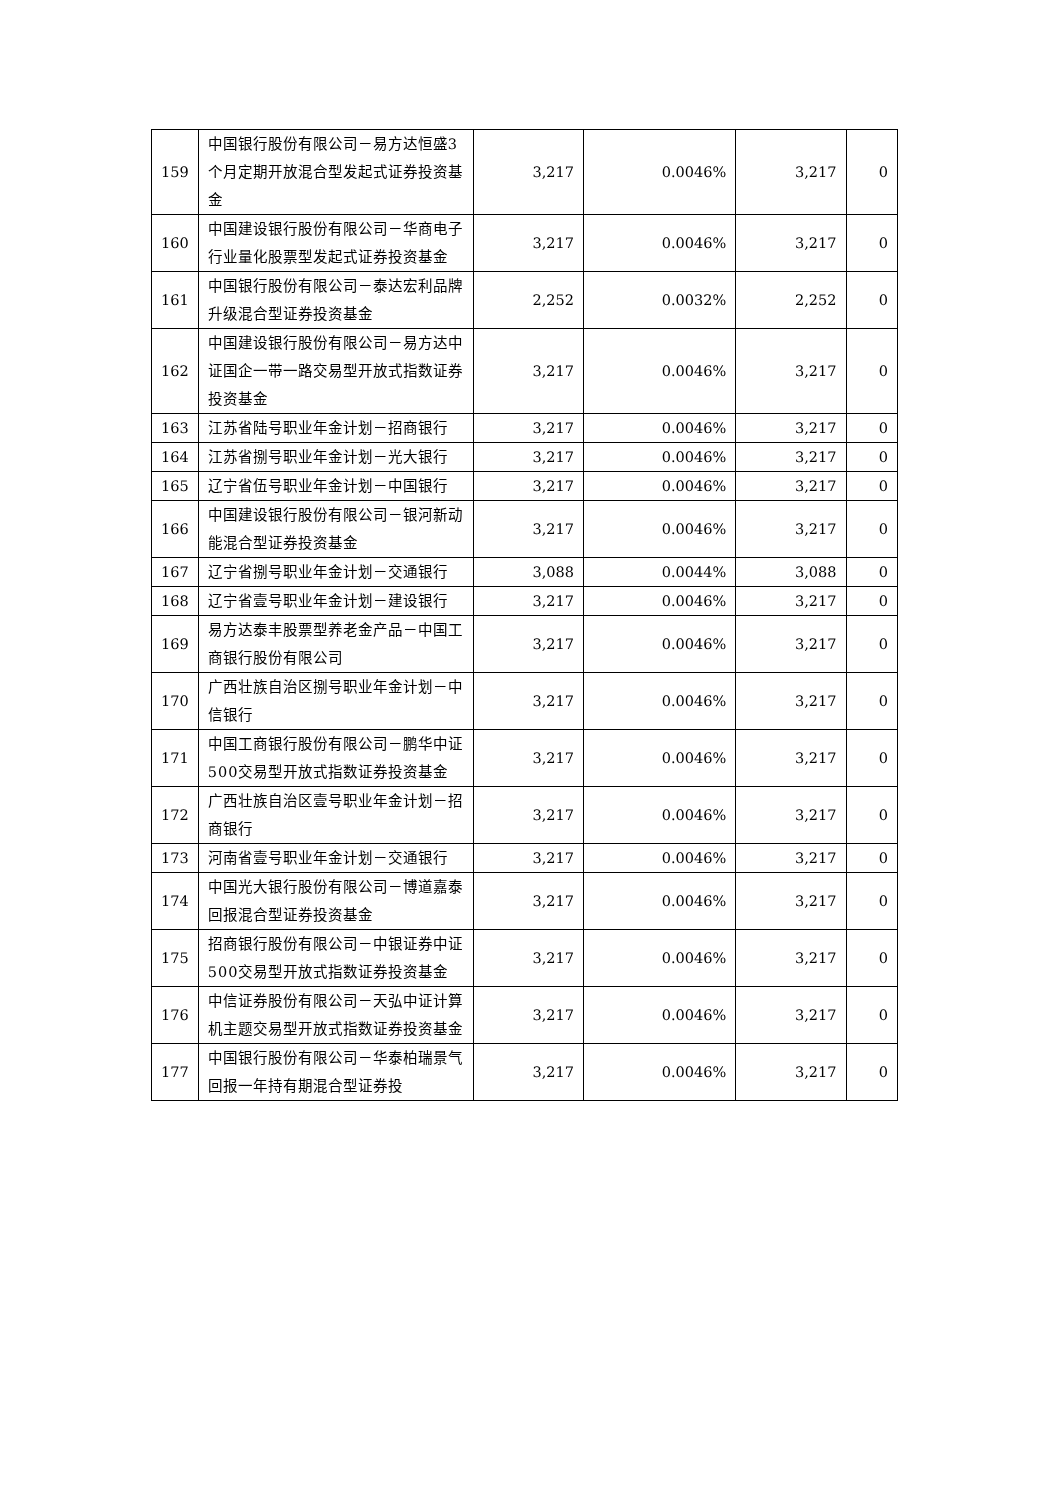| 159 | 中国银行股份有限公司－易方达恒盛3个月定期开放混合型发起式证券投资基金 | 3,217 | 0.0046% | 3,217 | 0 |
| 160 | 中国建设银行股份有限公司－华商电子行业量化股票型发起式证券投资基金 | 3,217 | 0.0046% | 3,217 | 0 |
| 161 | 中国银行股份有限公司－泰达宏利品牌升级混合型证券投资基金 | 2,252 | 0.0032% | 2,252 | 0 |
| 162 | 中国建设银行股份有限公司－易方达中证国企一带一路交易型开放式指数证券投资基金 | 3,217 | 0.0046% | 3,217 | 0 |
| 163 | 江苏省陆号职业年金计划－招商银行 | 3,217 | 0.0046% | 3,217 | 0 |
| 164 | 江苏省捌号职业年金计划－光大银行 | 3,217 | 0.0046% | 3,217 | 0 |
| 165 | 辽宁省伍号职业年金计划－中国银行 | 3,217 | 0.0046% | 3,217 | 0 |
| 166 | 中国建设银行股份有限公司－银河新动能混合型证券投资基金 | 3,217 | 0.0046% | 3,217 | 0 |
| 167 | 辽宁省捌号职业年金计划－交通银行 | 3,088 | 0.0044% | 3,088 | 0 |
| 168 | 辽宁省壹号职业年金计划－建设银行 | 3,217 | 0.0046% | 3,217 | 0 |
| 169 | 易方达泰丰股票型养老金产品－中国工商银行股份有限公司 | 3,217 | 0.0046% | 3,217 | 0 |
| 170 | 广西壮族自治区捌号职业年金计划－中信银行 | 3,217 | 0.0046% | 3,217 | 0 |
| 171 | 中国工商银行股份有限公司－鹏华中证500交易型开放式指数证券投资基金 | 3,217 | 0.0046% | 3,217 | 0 |
| 172 | 广西壮族自治区壹号职业年金计划－招商银行 | 3,217 | 0.0046% | 3,217 | 0 |
| 173 | 河南省壹号职业年金计划－交通银行 | 3,217 | 0.0046% | 3,217 | 0 |
| 174 | 中国光大银行股份有限公司－博道嘉泰回报混合型证券投资基金 | 3,217 | 0.0046% | 3,217 | 0 |
| 175 | 招商银行股份有限公司－中银证券中证500交易型开放式指数证券投资基金 | 3,217 | 0.0046% | 3,217 | 0 |
| 176 | 中信证券股份有限公司－天弘中证计算机主题交易型开放式指数证券投资基金 | 3,217 | 0.0046% | 3,217 | 0 |
| 177 | 中国银行股份有限公司－华泰柏瑞景气回报一年持有期混合型证券投 | 3,217 | 0.0046% | 3,217 | 0 |